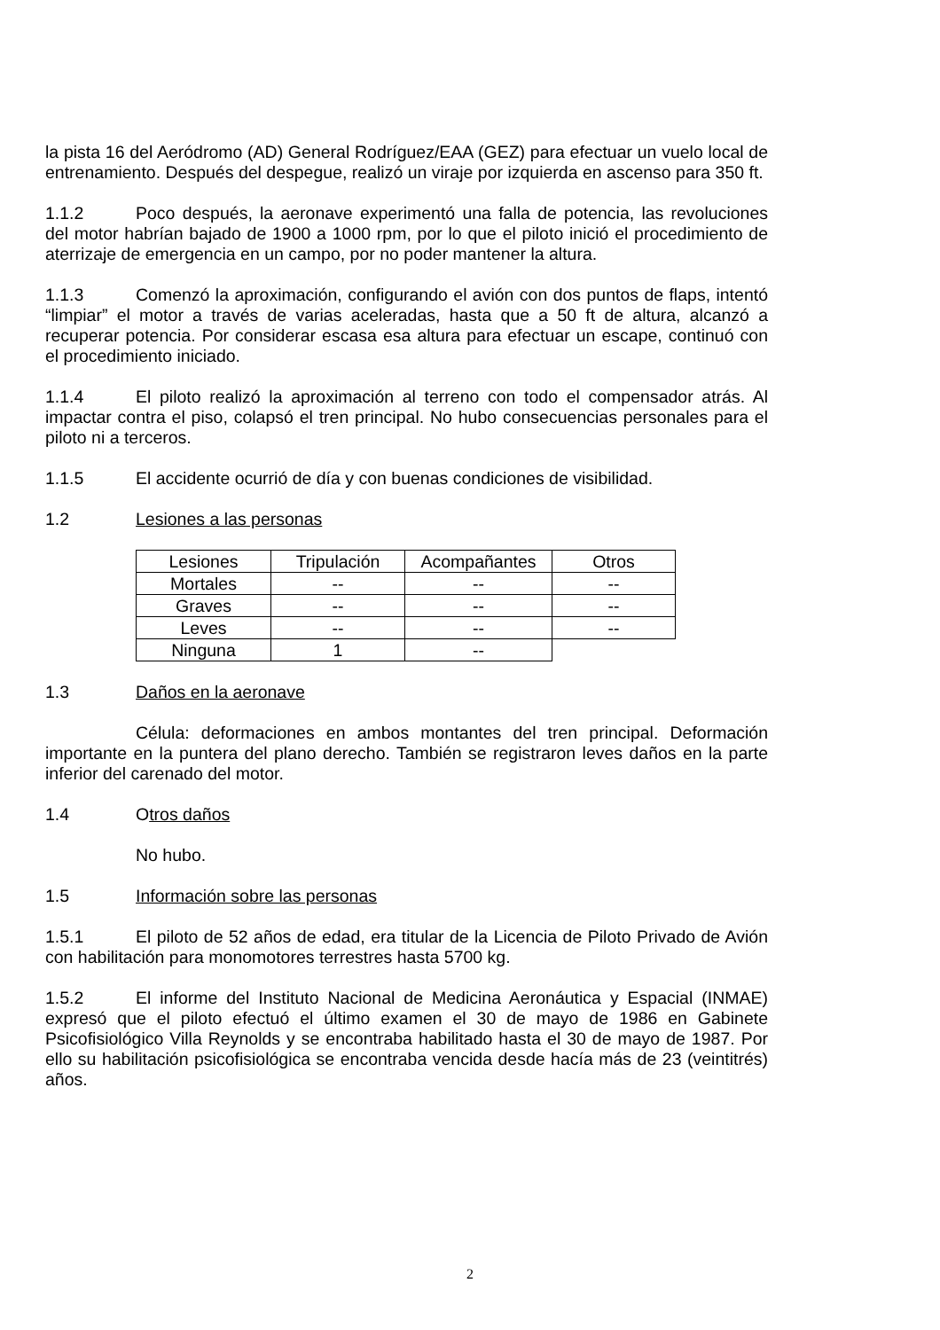la pista 16 del Aeródromo (AD) General Rodríguez/EAA (GEZ) para efectuar un vuelo local de entrenamiento. Después del despegue, realizó un viraje por izquierda en ascenso para 350 ft.
1.1.2 Poco después, la aeronave experimentó una falla de potencia, las revoluciones del motor habrían bajado de 1900 a 1000 rpm, por lo que el piloto inició el procedimiento de aterrizaje de emergencia en un campo, por no poder mantener la altura.
1.1.3 Comenzó la aproximación, configurando el avión con dos puntos de flaps, intentó “limpiar” el motor a través de varias aceleradas, hasta que a 50 ft de altura, alcanzó a recuperar potencia. Por considerar escasa esa altura para efectuar un escape, continuó con el procedimiento iniciado.
1.1.4 El piloto realizó la aproximación al terreno con todo el compensador atrás. Al impactar contra el piso, colapsó el tren principal. No hubo consecuencias personales para el piloto ni a terceros.
1.1.5 El accidente ocurrió de día y con buenas condiciones de visibilidad.
1.2 Lesiones a las personas
| Lesiones | Tripulación | Acompañantes | Otros |
| Mortales | -- | -- | -- |
| Graves | -- | -- | -- |
| Leves | -- | -- | -- |
| Ninguna | 1 | -- | |
1.3 Daños en la aeronave
Célula: deformaciones en ambos montantes del tren principal. Deformación importante en la puntera del plano derecho. También se registraron leves daños en la parte inferior del carenado del motor.
1.4 Otros daños
No hubo.
1.5 Información sobre las personas
1.5.1 El piloto de 52 años de edad, era titular de la Licencia de Piloto Privado de Avión con habilitación para monomotores terrestres hasta 5700 kg.
1.5.2 El informe del Instituto Nacional de Medicina Aeronáutica y Espacial (INMAE) expresó que el piloto efectuó el último examen el 30 de mayo de 1986 en Gabinete Psicofisiológico Villa Reynolds y se encontraba habilitado hasta el 30 de mayo de 1987. Por ello su habilitación psicofisiológica se encontraba vencida desde hacía más de 23 (veintitrés) años.
2